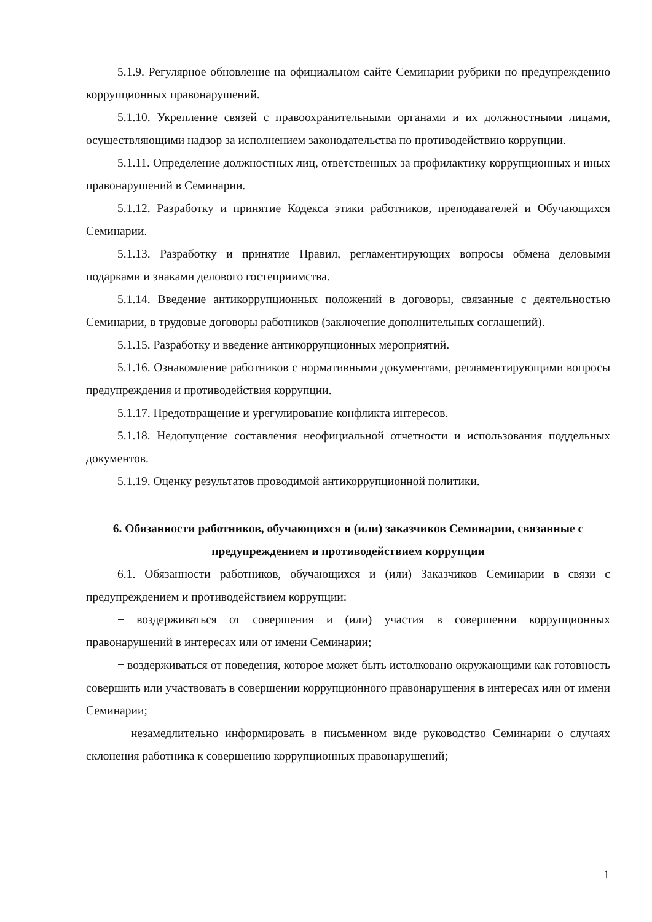5.1.9. Регулярное обновление на официальном сайте Семинарии рубрики по предупреждению коррупционных правонарушений.
5.1.10. Укрепление связей с правоохранительными органами и их должностными лицами, осуществляющими надзор за исполнением законодательства по противодействию коррупции.
5.1.11. Определение должностных лиц, ответственных за профилактику коррупционных и иных правонарушений в Семинарии.
5.1.12. Разработку и принятие Кодекса этики работников, преподавателей и Обучающихся Семинарии.
5.1.13. Разработку и принятие Правил, регламентирующих вопросы обмена деловыми подарками и знаками делового гостеприимства.
5.1.14. Введение антикоррупционных положений в договоры, связанные с деятельностью Семинарии, в трудовые договоры работников (заключение дополнительных соглашений).
5.1.15. Разработку и введение антикоррупционных мероприятий.
5.1.16. Ознакомление работников с нормативными документами, регламентирующими вопросы предупреждения и противодействия коррупции.
5.1.17. Предотвращение и урегулирование конфликта интересов.
5.1.18. Недопущение составления неофициальной отчетности и использования поддельных документов.
5.1.19. Оценку результатов проводимой антикоррупционной политики.
6. Обязанности работников, обучающихся и (или) заказчиков Семинарии, связанные с предупреждением и противодействием коррупции
6.1. Обязанности работников, обучающихся и (или) Заказчиков Семинарии в связи с предупреждением и противодействием коррупции:
− воздерживаться от совершения и (или) участия в совершении коррупционных правонарушений в интересах или от имени Семинарии;
− воздерживаться от поведения, которое может быть истолковано окружающими как готовность совершить или участвовать в совершении коррупционного правонарушения в интересах или от имени Семинарии;
− незамедлительно информировать в письменном виде руководство Семинарии о случаях склонения работника к совершению коррупционных правонарушений;
1